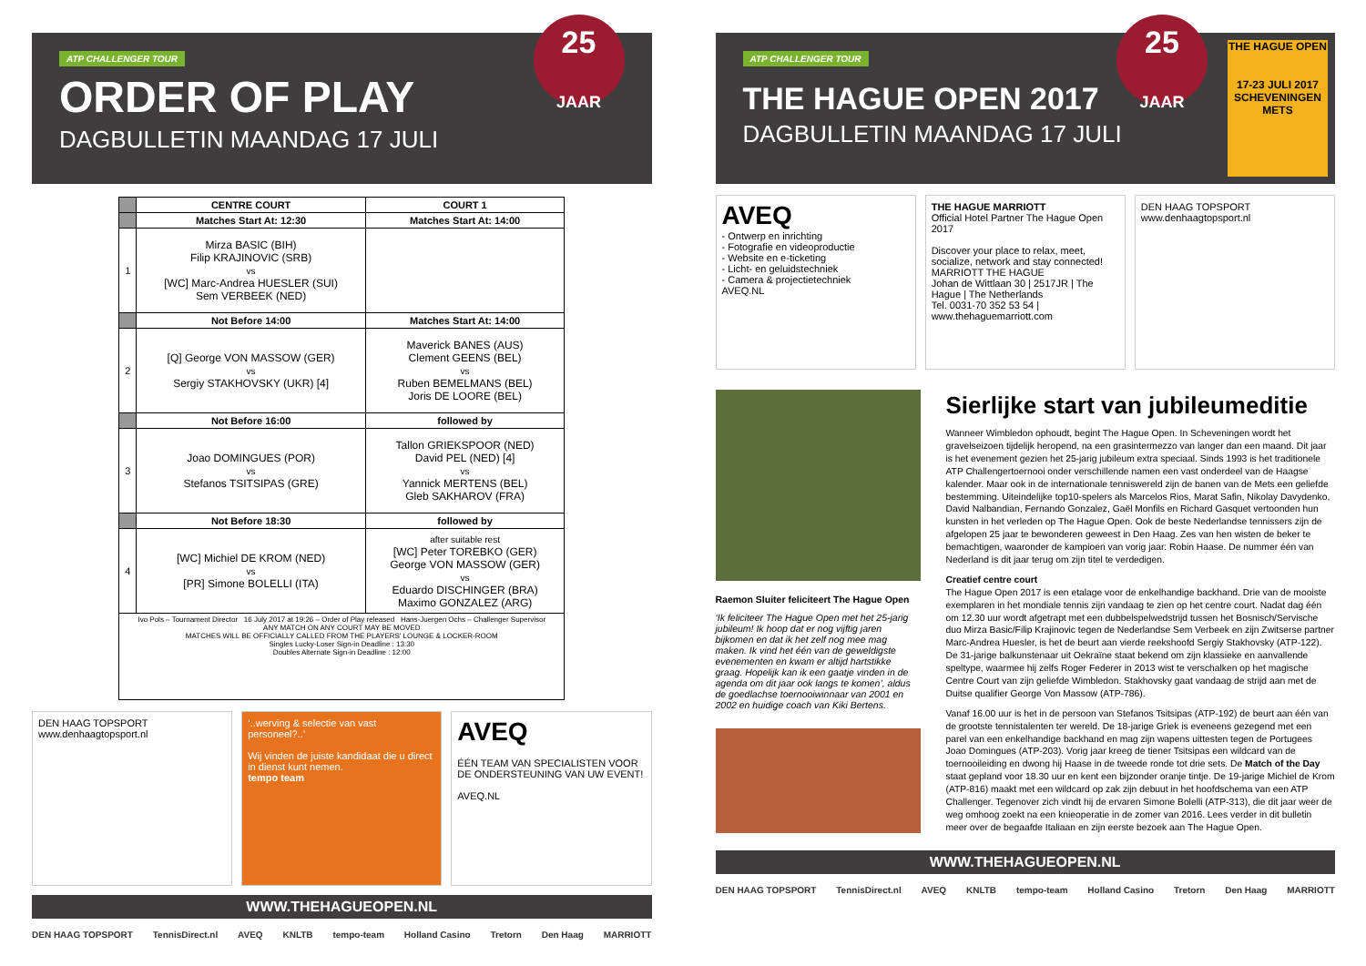ATP CHALLENGER TOUR
ORDER OF PLAY
DAGBULLETIN MAANDAG 17 JULI
25
JAAR
| | CENTRE COURT | COURT 1 |
| --- | --- | --- |
| | Matches Start At: 12:30 | Matches Start At: 14:00 |
| 1 | Mirza BASIC (BIH) Filip KRAJINOVIC (SRB) vs [WC] Marc-Andrea HUESLER (SUI) Sem VERBEEK (NED) | |
| | Not Before 14:00 | Matches Start At: 14:00 |
| 2 | [Q] George VON MASSOW (GER) vs Sergiy STAKHOVSKY (UKR) [4] | Maverick BANES (AUS) Clement GEENS (BEL) vs Ruben BEMELMANS (BEL) Joris DE LOORE (BEL) |
| | Not Before 16:00 | followed by |
| 3 | Joao DOMINGUES (POR) vs Stefanos TSITSIPAS (GRE) | Tallon GRIEKSPOOR (NED) David PEL (NED) [4] vs Yannick MERTENS (BEL) Gleb SAKHAROV (FRA) |
| | Not Before 18:30 | followed by |
| 4 | [WC] Michiel DE KROM (NED) vs [PR] Simone BOLELLI (ITA) | after suitable rest [WC] Peter TOREBKO (GER) George VON MASSOW (GER) vs Eduardo DISCHINGER (BRA) Maximo GONZALEZ (ARG) |
| Ivo Pols – Tournament Director 16 July 2017 at 19:26 – Order of Play released Hans-Juergen Ochs – Challenger Supervisor ANY MATCH ON ANY COURT MAY BE MOVED MATCHES WILL BE OFFICIALLY CALLED FROM THE PLAYERS' LOUNGE & LOCKER-ROOM Singles Lucky-Loser Sign-in Deadline : 13:30 Doubles Alternate Sign-in Deadline : 12:00 | | |
DEN HAAG TOPSPORT
www.denhaagtopsport.nl
‘..werving & selectie van vast personeel?..’
Wij vinden de juiste kandidaat die u direct in dienst kunt nemen.
tempo team
AVEQ
ÉÉN TEAM VAN SPECIALISTEN VOOR DE ONDERSTEUNING VAN UW EVENT!
AVEQ.NL
WWW.THEHAGUEOPEN.NL
DEN HAAG TOPSPORT TennisDirect.nl AVEQ KNLTB tempo-team Holland Casino Tretorn Den Haag MARRIOTT
ATP CHALLENGER TOUR
THE HAGUE OPEN 2017
DAGBULLETIN MAANDAG 17 JULI
25
JAAR
THE HAGUE OPEN
17-23 JULI 2017 SCHEVENINGEN METS
AVEQ
- Ontwerp en inrichting
- Fotografie en videoproductie
- Website en e-ticketing
- Licht- en geluidstechniek
- Camera & projectietechniek
AVEQ.NL
THE HAGUE MARRIOTT
Official Hotel Partner The Hague Open 2017
Discover your place to relax, meet, socialize, network and stay connected!
MARRIOTT THE HAGUE
Johan de Wittlaan 30 | 2517JR | The Hague | The Netherlands
Tel. 0031-70 352 53 54 | www.thehaguemarriott.com
DEN HAAG TOPSPORT
www.denhaagtopsport.nl
Raemon Sluiter feliciteert The Hague Open
‘Ik feliciteer The Hague Open met het 25-jarig jubileum! Ik hoop dat er nog vijftig jaren bijkomen en dat ik het zelf nog mee mag maken. Ik vind het één van de geweldigste evenementen en kwam er altijd hartstikke graag. Hopelijk kan ik een gaatje vinden in de agenda om dit jaar ook langs te komen’, aldus de goedlachse toernooiwinnaar van 2001 en 2002 en huidige coach van Kiki Bertens.
Sierlijke start van jubileumeditie
Wanneer Wimbledon ophoudt, begint The Hague Open. In Scheveningen wordt het gravelseizoen tijdelijk heropend, na een grasintermezzo van langer dan een maand. Dit jaar is het evenement gezien het 25-jarig jubileum extra speciaal. Sinds 1993 is het traditionele ATP Challengertoernooi onder verschillende namen een vast onderdeel van de Haagse kalender. Maar ook in de internationale tenniswereld zijn de banen van de Mets een geliefde bestemming. Uiteindelijke top10-spelers als Marcelos Rios, Marat Safin, Nikolay Davydenko, David Nalbandian, Fernando Gonzalez, Gaël Monfils en Richard Gasquet vertoonden hun kunsten in het verleden op The Hague Open. Ook de beste Nederlandse tennissers zijn de afgelopen 25 jaar te bewonderen geweest in Den Haag. Zes van hen wisten de beker te bemachtigen, waaronder de kampioen van vorig jaar: Robin Haase. De nummer één van Nederland is dit jaar terug om zijn titel te verdedigen.
Creatief centre court
The Hague Open 2017 is een etalage voor de enkelhandige backhand. Drie van de mooiste exemplaren in het mondiale tennis zijn vandaag te zien op het centre court. Nadat dag één om 12.30 uur wordt afgetrapt met een dubbelspelwedstrijd tussen het Bosnisch/Servische duo Mirza Basic/Filip Krajinovic tegen de Nederlandse Sem Verbeek en zijn Zwitserse partner Marc-Andrea Huesler, is het de beurt aan vierde reekshoofd Sergiy Stakhovsky (ATP-122). De 31-jarige balkunstenaar uit Oekraïne staat bekend om zijn klassieke en aanvallende speltype, waarmee hij zelfs Roger Federer in 2013 wist te verschalken op het magische Centre Court van zijn geliefde Wimbledon. Stakhovsky gaat vandaag de strijd aan met de Duitse qualifier George Von Massow (ATP-786).
Vanaf 16.00 uur is het in de persoon van Stefanos Tsitsipas (ATP-192) de beurt aan één van de grootste tennistalenten ter wereld. De 18-jarige Griek is eveneens gezegend met een parel van een enkelhandige backhand en mag zijn wapens uittesten tegen de Portugees Joao Domingues (ATP-203). Vorig jaar kreeg de tiener Tsitsipas een wildcard van de toernooileiding en dwong hij Haase in de tweede ronde tot drie sets. De Match of the Day staat gepland voor 18.30 uur en kent een bijzonder oranje tintje. De 19-jarige Michiel de Krom (ATP-816) maakt met een wildcard op zak zijn debuut in het hoofdschema van een ATP Challenger. Tegenover zich vindt hij de ervaren Simone Bolelli (ATP-313), die dit jaar weer de weg omhoog zoekt na een knieoperatie in de zomer van 2016. Lees verder in dit bulletin meer over de begaafde Italiaan en zijn eerste bezoek aan The Hague Open.
WWW.THEHAGUEOPEN.NL
DEN HAAG TOPSPORT TennisDirect.nl AVEQ KNLTB tempo-team Holland Casino Tretorn Den Haag MARRIOTT